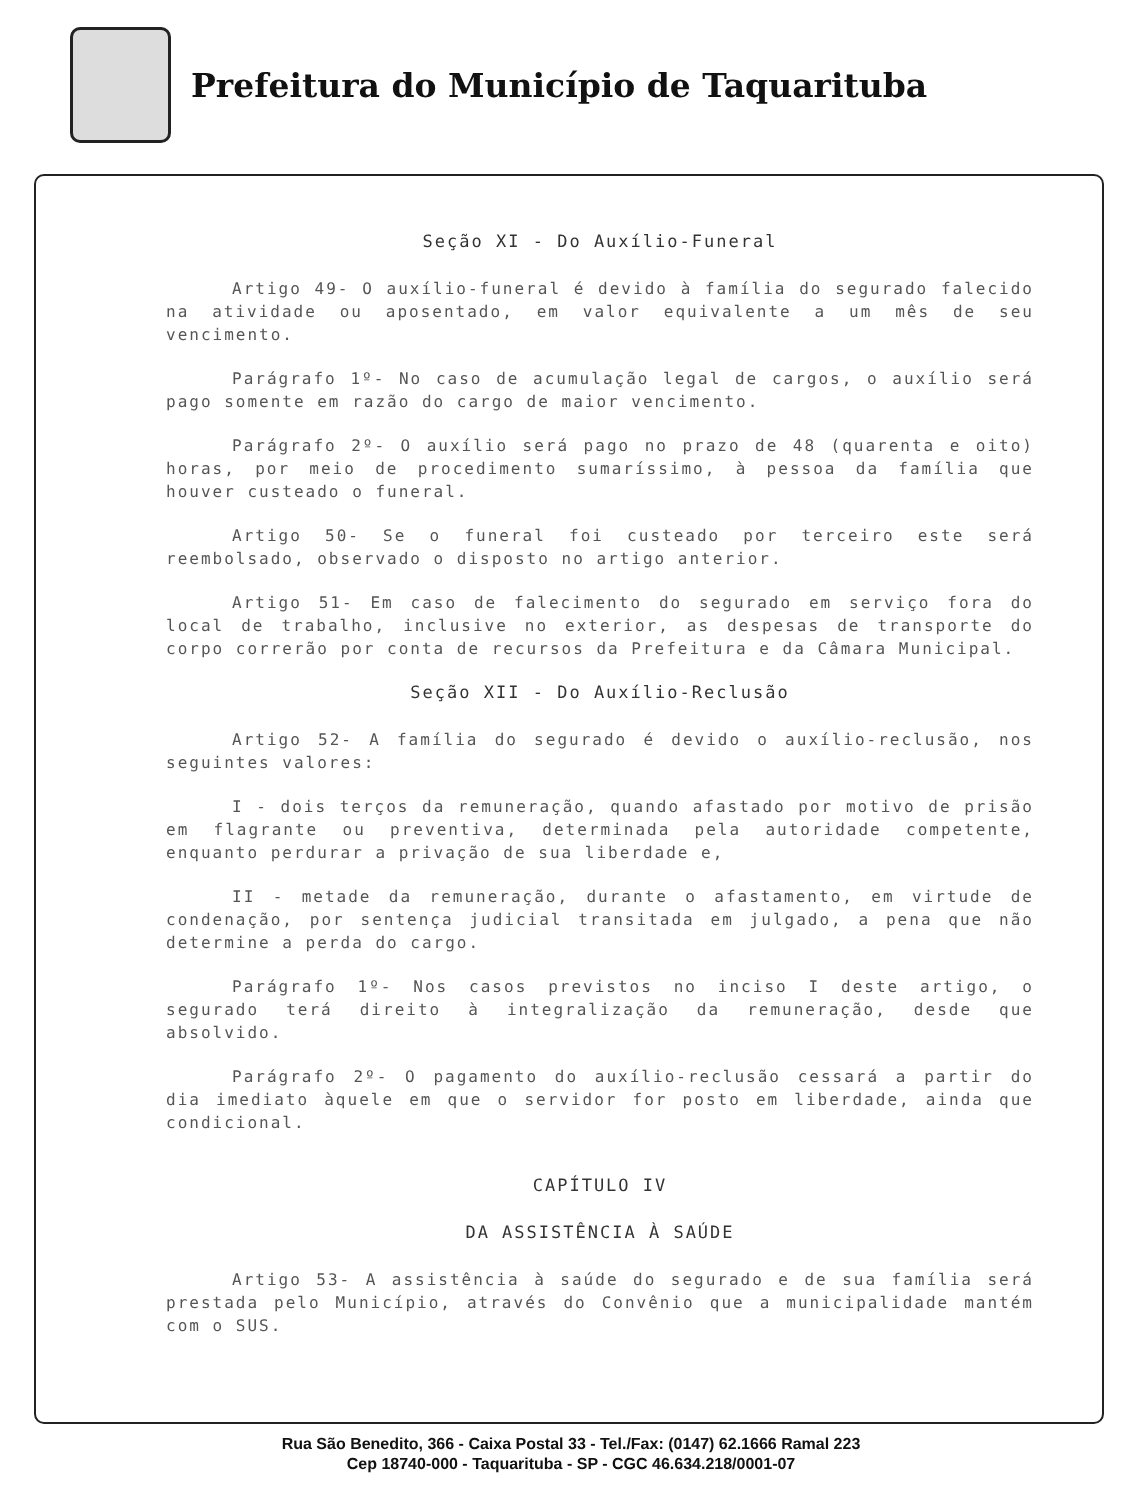Prefeitura do Município de Taquarituba
Seção XI - Do Auxílio-Funeral
Artigo 49- O auxílio-funeral é devido à família do segurado falecido na atividade ou aposentado, em valor equivalente a um mês de seu vencimento.
Parágrafo 1º- No caso de acumulação legal de cargos, o auxílio será pago somente em razão do cargo de maior vencimento.
Parágrafo 2º- O auxílio será pago no prazo de 48 (quarenta e oito) horas, por meio de procedimento sumaríssimo, à pessoa da família que houver custeado o funeral.
Artigo 50- Se o funeral foi custeado por terceiro este será reembolsado, observado o disposto no artigo anterior.
Artigo 51- Em caso de falecimento do segurado em serviço fora do local de trabalho, inclusive no exterior, as despesas de transporte do corpo correrão por conta de recursos da Prefeitura e da Câmara Municipal.
Seção XII - Do Auxílio-Reclusão
Artigo 52- A família do segurado é devido o auxílio-reclusão, nos seguintes valores:
I - dois terços da remuneração, quando afastado por motivo de prisão em flagrante ou preventiva, determinada pela autoridade competente, enquanto perdurar a privação de sua liberdade e,
II - metade da remuneração, durante o afastamento, em virtude de condenação, por sentença judicial transitada em julgado, a pena que não determine a perda do cargo.
Parágrafo 1º- Nos casos previstos no inciso I deste artigo, o segurado terá direito à integralização da remuneração, desde que absolvido.
Parágrafo 2º- O pagamento do auxílio-reclusão cessará a partir do dia imediato àquele em que o servidor for posto em liberdade, ainda que condicional.
CAPÍTULO IV
DA ASSISTÊNCIA À SAÚDE
Artigo 53- A assistência à saúde do segurado e de sua família será prestada pelo Município, através do Convênio que a municipalidade mantém com o SUS.
Rua São Benedito, 366 - Caixa Postal 33 - Tel./Fax: (0147) 62.1666 Ramal 223
Cep 18740-000 - Taquarituba - SP - CGC 46.634.218/0001-07